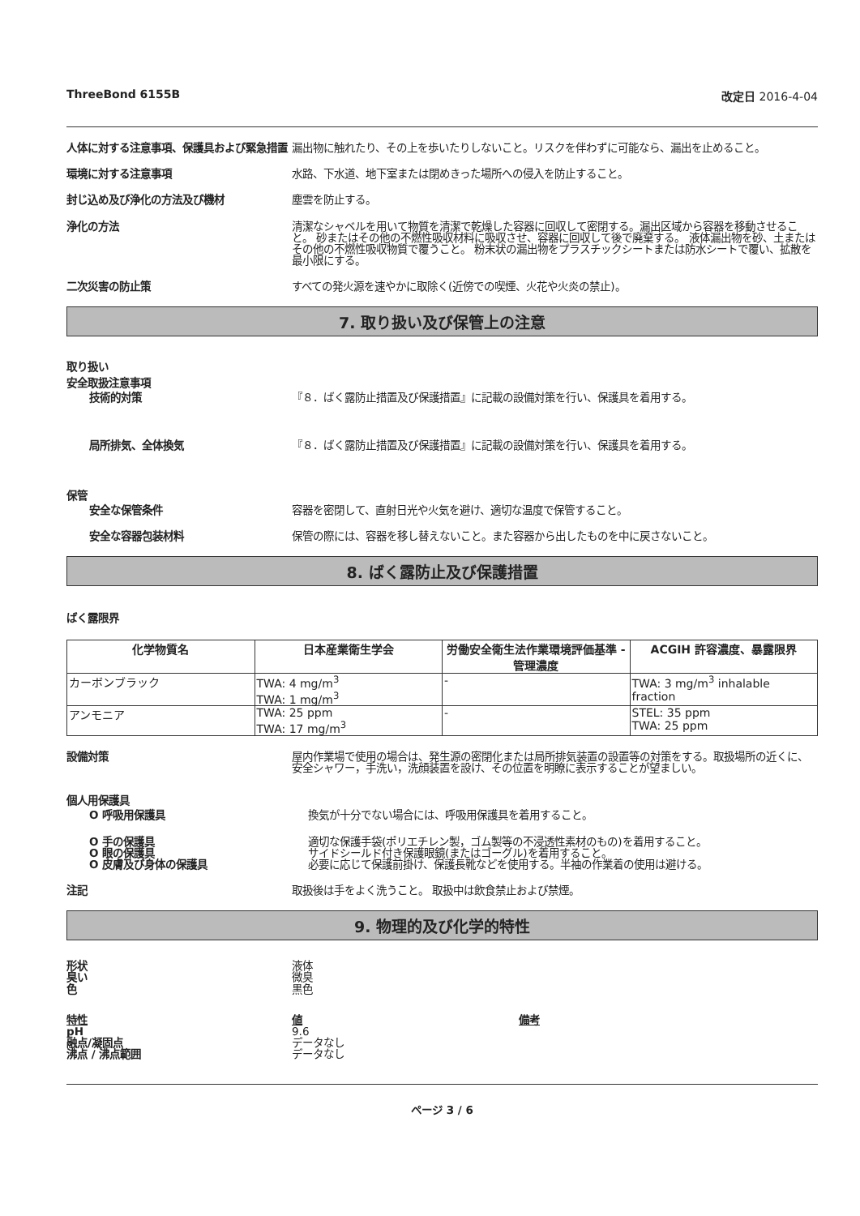ThreeBond 6155B 改定日 2016-4-04
人体に対する注意事項、保護具および緊急措置
漏出物に触れたり、その上を歩いたりしないこと。リスクを伴わずに可能なら、漏出を止めること。
環境に対する注意事項 水路、下水道、地下室または閉めきった場所への侵入を防止すること。
封じ込め及び浄化の方法及び機材 塵雲を防止する。
浄化の方法 清潔なシャベルを用いて物質を清潔で乾燥した容器に回収して密閉する。漏出区域から容器を移動させること。 砂またはその他の不燃性吸収材料に吸収させ、容器に回収して後で廃棄する。 液体漏出物を砂、土またはその他の不燃性吸収物質で覆うこと。 粉末状の漏出物をプラスチックシートまたは防水シートで覆い、拡散を最小限にする。
二次災害の防止策 すべての発火源を速やかに取除く(近傍での喫煙、火花や火炎の禁止)。
7. 取り扱い及び保管上の注意
取り扱い
安全取扱注意事項
技術的対策 『８．ばく露防止措置及び保護措置』に記載の設備対策を行い、保護具を着用する。
局所排気、全体換気 『８．ばく露防止措置及び保護措置』に記載の設備対策を行い、保護具を着用する。
保管
安全な保管条件 容器を密閉して、直射日光や火気を避け、適切な温度で保管すること。
安全な容器包装材料 保管の際には、容器を移し替えないこと。また容器から出したものを中に戻さないこと。
8. ばく露防止及び保護措置
ばく露限界
| 化学物質名 | 日本産業衛生学会 | 労働安全衛生法作業環境評価基準 - 管理濃度 | ACGIH 許容濃度、暴露限界 |
| --- | --- | --- | --- |
| カーボンブラック | TWA: 4 mg/m<sup>3</sup> TWA: 1 mg/m<sup>3</sup> | - | TWA: 3 mg/m<sup>3</sup> inhalable fraction |
| アンモニア | TWA: 25 ppm TWA: 17 mg/m<sup>3</sup> | - | STEL: 35 ppm TWA: 25 ppm |
設備対策 屋内作業場で使用の場合は、発生源の密閉化または局所排気装置の設置等の対策をする。取扱場所の近くに、安全シャワー，手洗い，洗顔装置を設け、その位置を明瞭に表示することが望ましい。
個人用保護具
O 呼吸用保護具 換気が十分でない場合には、呼吸用保護具を着用すること。
O 手の保護具
O 眼の保護具
O 皮膚及び身体の保護具
適切な保護手袋(ポリエチレン製，ゴム製等の不浸透性素材のもの)を着用すること。
サイドシールド付き保護眼鏡(またはゴーグル)を着用すること。
必要に応じて保護前掛け、保護長靴などを使用する。半袖の作業着の使用は避ける。
注記 取扱後は手をよく洗うこと。 取扱中は飲食禁止および禁煙。
9. 物理的及び化学的特性
形状
臭い
色
液体
微臭
黒色
特性
pH
融点/凝固点
沸点 / 沸点範囲
値
9.6
データなし
データなし
備考
ページ 3 / 6